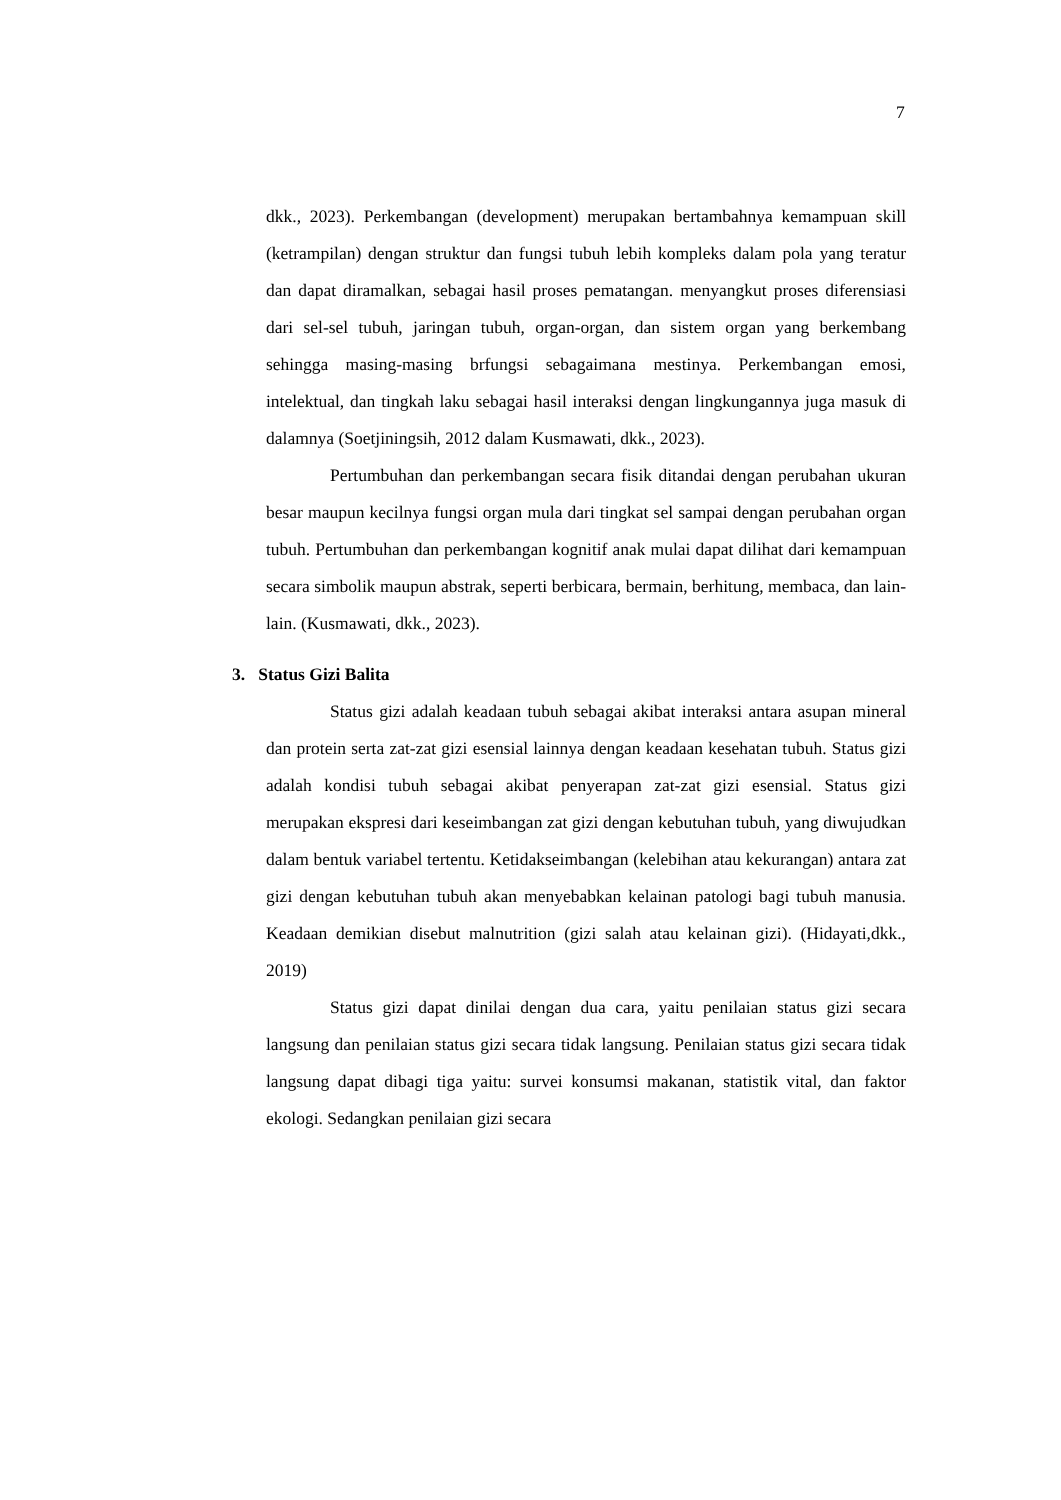7
dkk., 2023). Perkembangan (development) merupakan bertambahnya kemampuan skill (ketrampilan) dengan struktur dan fungsi tubuh lebih kompleks dalam pola yang teratur dan dapat diramalkan, sebagai hasil proses pematangan. menyangkut proses diferensiasi dari sel-sel tubuh, jaringan tubuh, organ-organ, dan sistem organ yang berkembang sehingga masing-masing brfungsi sebagaimana mestinya. Perkembangan emosi, intelektual, dan tingkah laku sebagai hasil interaksi dengan lingkungannya juga masuk di dalamnya (Soetjiningsih, 2012 dalam Kusmawati, dkk., 2023).
Pertumbuhan dan perkembangan secara fisik ditandai dengan perubahan ukuran besar maupun kecilnya fungsi organ mula dari tingkat sel sampai dengan perubahan organ tubuh. Pertumbuhan dan perkembangan kognitif anak mulai dapat dilihat dari kemampuan secara simbolik maupun abstrak, seperti berbicara, bermain, berhitung, membaca, dan lain-lain. (Kusmawati, dkk., 2023).
3. Status Gizi Balita
Status gizi adalah keadaan tubuh sebagai akibat interaksi antara asupan mineral dan protein serta zat-zat gizi esensial lainnya dengan keadaan kesehatan tubuh. Status gizi adalah kondisi tubuh sebagai akibat penyerapan zat-zat gizi esensial. Status gizi merupakan ekspresi dari keseimbangan zat gizi dengan kebutuhan tubuh, yang diwujudkan dalam bentuk variabel tertentu. Ketidakseimbangan (kelebihan atau kekurangan) antara zat gizi dengan kebutuhan tubuh akan menyebabkan kelainan patologi bagi tubuh manusia. Keadaan demikian disebut malnutrition (gizi salah atau kelainan gizi). (Hidayati,dkk., 2019)
Status gizi dapat dinilai dengan dua cara, yaitu penilaian status gizi secara langsung dan penilaian status gizi secara tidak langsung. Penilaian status gizi secara tidak langsung dapat dibagi tiga yaitu: survei konsumsi makanan, statistik vital, dan faktor ekologi. Sedangkan penilaian gizi secara